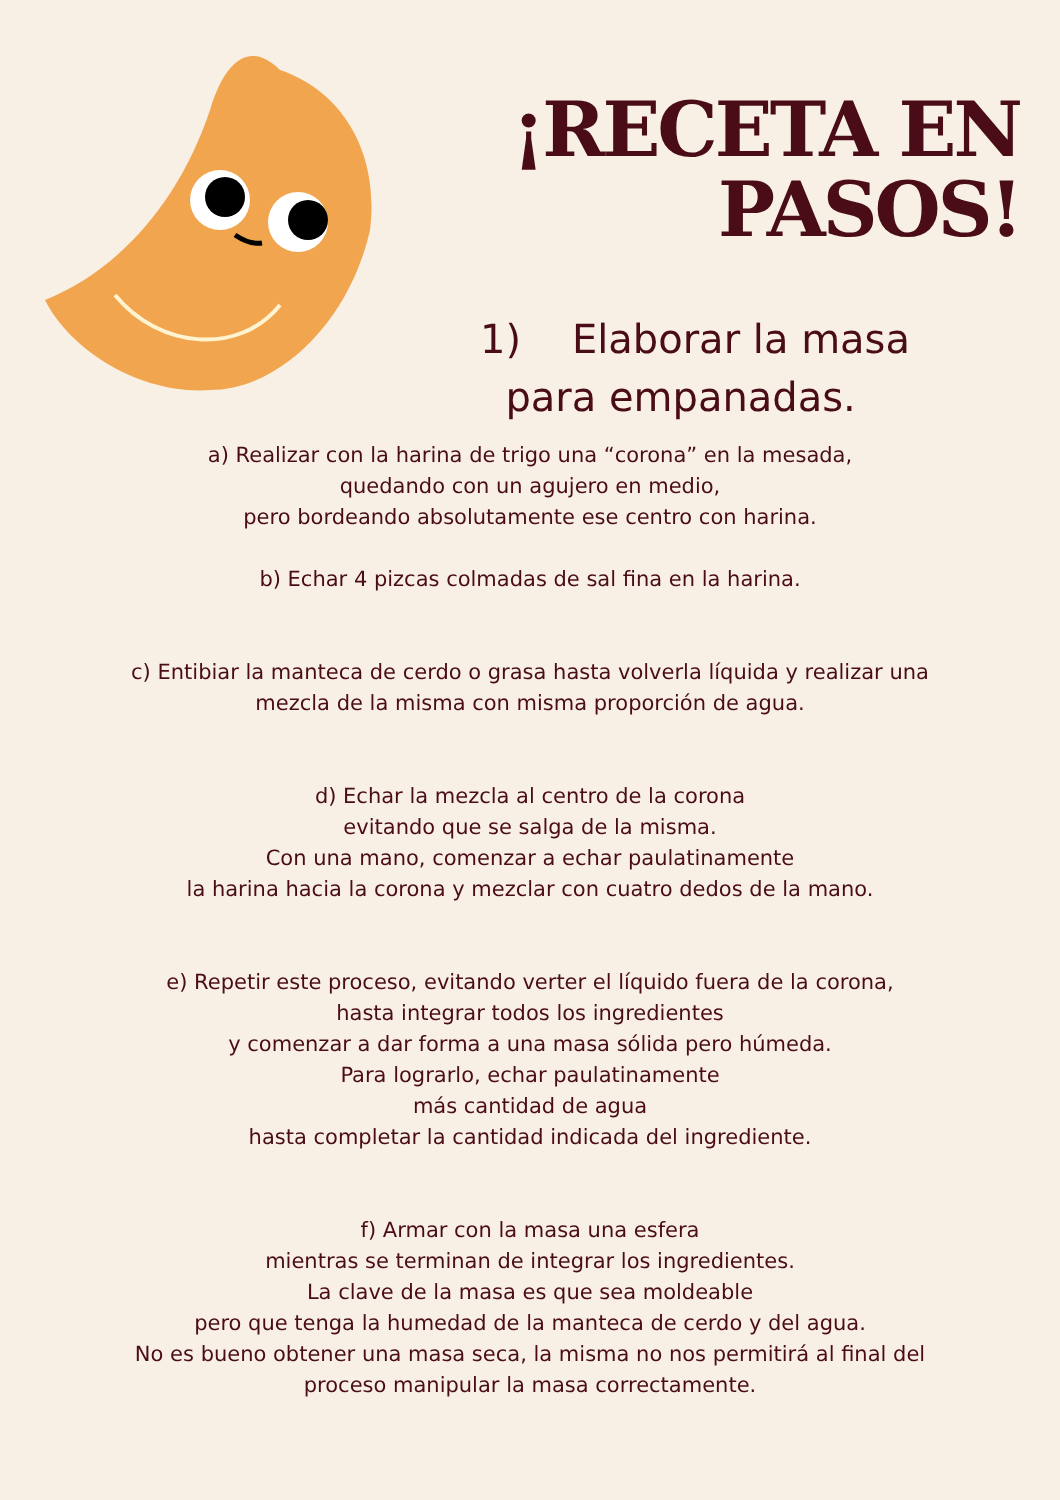¡RECETA EN PASOS!
1) Elaborar la masa
para empanadas.
a) Realizar con la harina de trigo una “corona” en la mesada,
quedando con un agujero en medio,
pero bordeando absolutamente ese centro con harina.
b) Echar 4 pizcas colmadas de sal fina en la harina.
c) Entibiar la manteca de cerdo o grasa hasta volverla líquida y realizar una
mezcla de la misma con misma proporción de agua.
d) Echar la mezcla al centro de la corona
evitando que se salga de la misma.
Con una mano, comenzar a echar paulatinamente
la harina hacia la corona y mezclar con cuatro dedos de la mano.
e) Repetir este proceso, evitando verter el líquido fuera de la corona,
hasta integrar todos los ingredientes
y comenzar a dar forma a una masa sólida pero húmeda.
Para lograrlo, echar paulatinamente
más cantidad de agua
hasta completar la cantidad indicada del ingrediente.
f) Armar con la masa una esfera
mientras se terminan de integrar los ingredientes.
La clave de la masa es que sea moldeable
pero que tenga la humedad de la manteca de cerdo y del agua.
No es bueno obtener una masa seca, la misma no nos permitirá al final del
proceso manipular la masa correctamente.